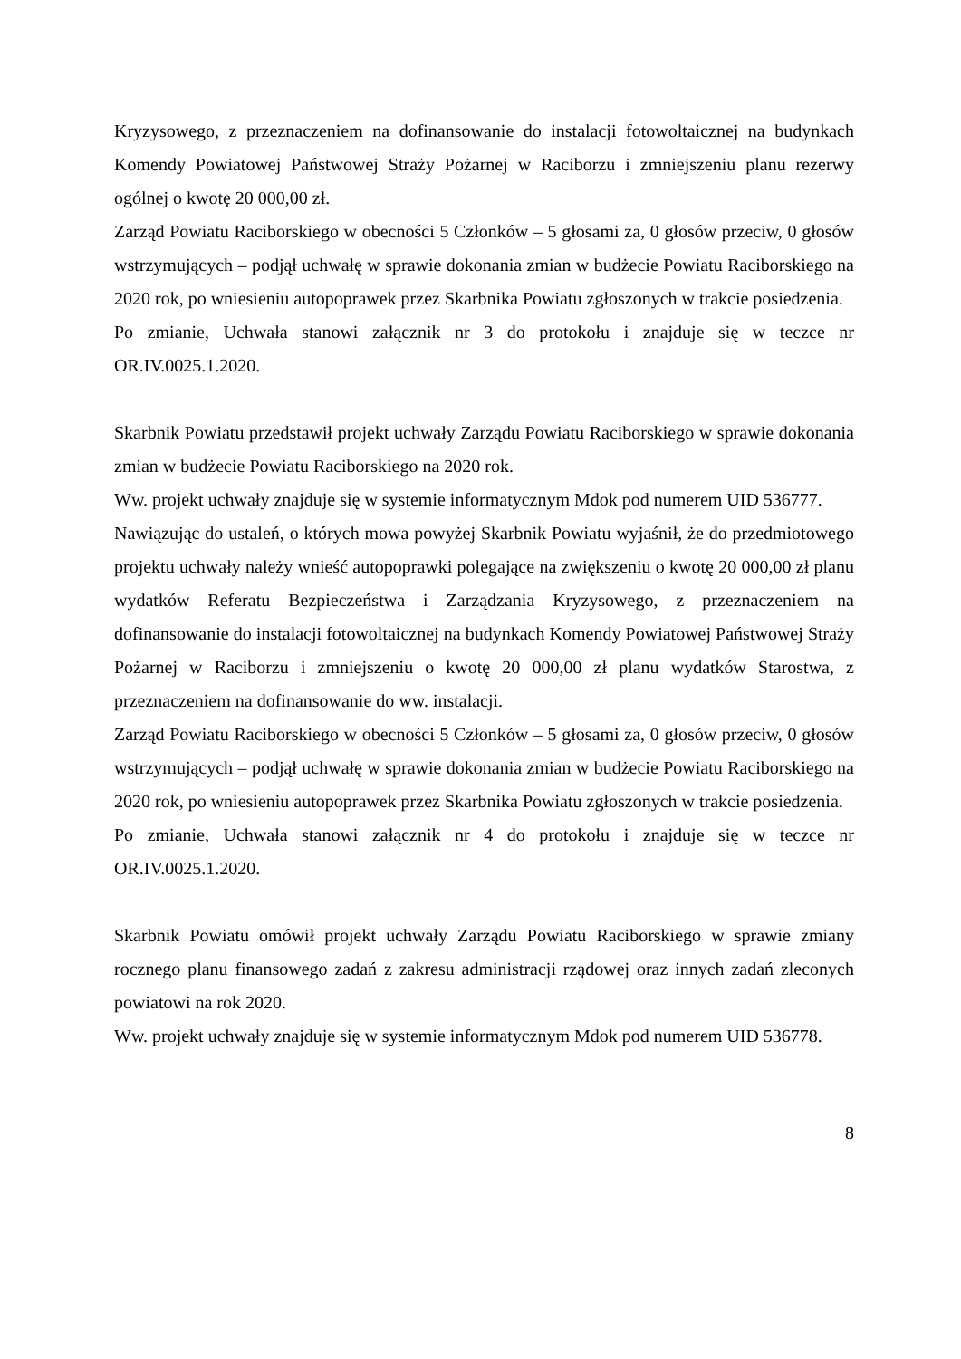Kryzysowego, z przeznaczeniem na dofinansowanie do instalacji fotowoltaicznej na budynkach Komendy Powiatowej Państwowej Straży Pożarnej w Raciborzu i zmniejszeniu planu rezerwy ogólnej o kwotę 20 000,00 zł.
Zarząd Powiatu Raciborskiego w obecności 5 Członków – 5 głosami za, 0 głosów przeciw, 0 głosów wstrzymujących – podjął uchwałę w sprawie dokonania zmian w budżecie Powiatu Raciborskiego na 2020 rok, po wniesieniu autopoprawek przez Skarbnika Powiatu zgłoszonych w trakcie posiedzenia.
Po zmianie, Uchwała stanowi załącznik nr 3 do protokołu i znajduje się w teczce nr OR.IV.0025.1.2020.
Skarbnik Powiatu przedstawił projekt uchwały Zarządu Powiatu Raciborskiego w sprawie dokonania zmian w budżecie Powiatu Raciborskiego na 2020 rok.
Ww. projekt uchwały znajduje się w systemie informatycznym Mdok pod numerem UID 536777.
Nawiązując do ustaleń, o których mowa powyżej Skarbnik Powiatu wyjaśnił, że do przedmiotowego projektu uchwały należy wnieść autopoprawki polegające na zwiększeniu o kwotę 20 000,00 zł planu wydatków Referatu Bezpieczeństwa i Zarządzania Kryzysowego, z przeznaczeniem na dofinansowanie do instalacji fotowoltaicznej na budynkach Komendy Powiatowej Państwowej Straży Pożarnej w Raciborzu i zmniejszeniu o kwotę 20 000,00 zł planu wydatków Starostwa, z przeznaczeniem na dofinansowanie do ww. instalacji.
Zarząd Powiatu Raciborskiego w obecności 5 Członków – 5 głosami za, 0 głosów przeciw, 0 głosów wstrzymujących – podjął uchwałę w sprawie dokonania zmian w budżecie Powiatu Raciborskiego na 2020 rok, po wniesieniu autopoprawek przez Skarbnika Powiatu zgłoszonych w trakcie posiedzenia.
Po zmianie, Uchwała stanowi załącznik nr 4 do protokołu i znajduje się w teczce nr OR.IV.0025.1.2020.
Skarbnik Powiatu omówił projekt uchwały Zarządu Powiatu Raciborskiego w sprawie zmiany rocznego planu finansowego zadań z zakresu administracji rządowej oraz innych zadań zleconych powiatowi na rok 2020.
Ww. projekt uchwały znajduje się w systemie informatycznym Mdok pod numerem UID 536778.
8